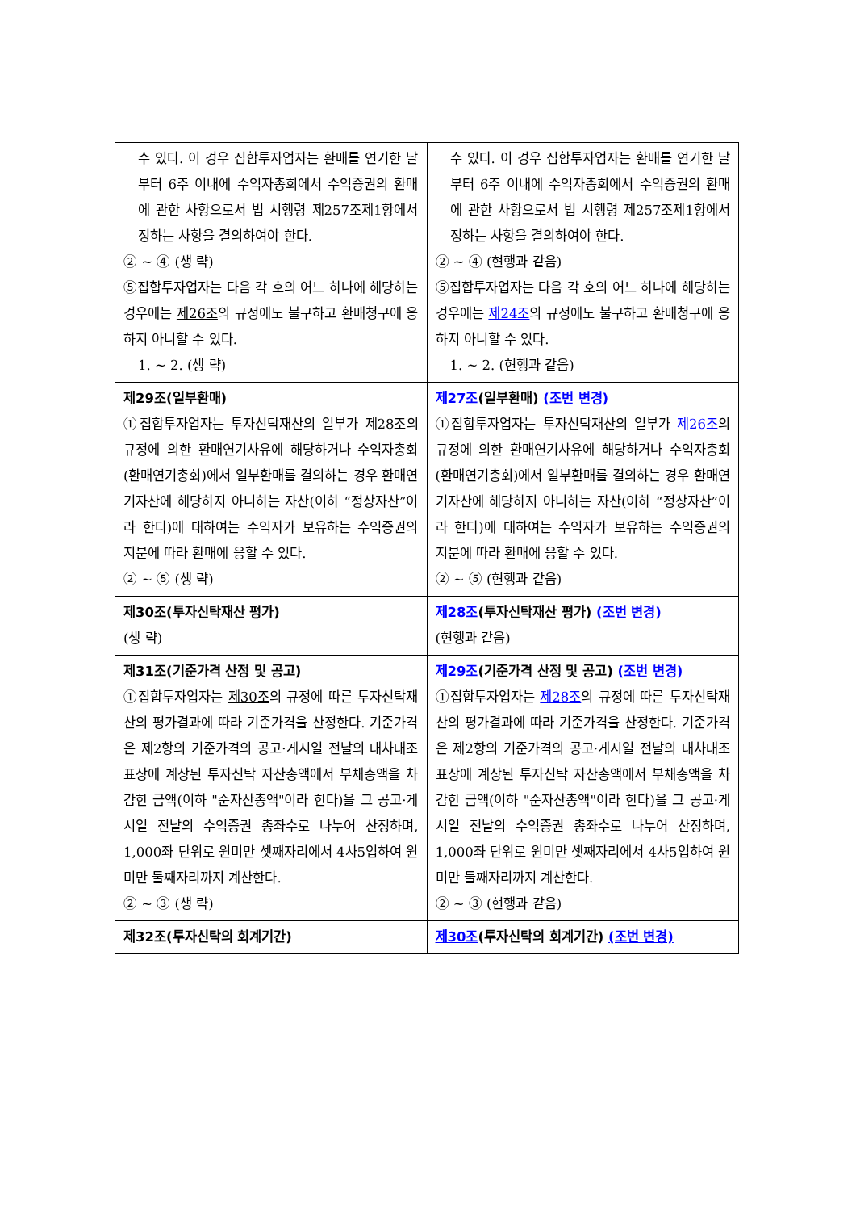| 수 있다. 이 경우 집합투자업자는 환매를 연기한 날부터 6주 이내에 수익자총회에서 수익증권의 환매에 관한 사항으로서 법 시행령 제257조제1항에서 정하는 사항을 결의하여야 한다. ② ~ ④ (생 략) ⑤집합투자업자는 다음 각 호의 어느 하나에 해당하는 경우에는 제26조 의 규정에도 불구하고 환매청구에 응하지 아니할 수 있다. 1. ~ 2. (생 략) | 수 있다. 이 경우 집합투자업자는 환매를 연기한 날부터 6주 이내에 수익자총회에서 수익증권의 환매에 관한 사항으로서 법 시행령 제257조제1항에서 정하는 사항을 결의하여야 한다. ② ~ ④ (현행과 같음) ⑤집합투자업자는 다음 각 호의 어느 하나에 해당하는 경우에는 제24조 의 규정에도 불구하고 환매청구에 응하지 아니할 수 있다. 1. ~ 2. (현행과 같음) |
| 제29조(일부환매) ①집합투자업자는 투자신탁재산의 일부가 제28조 의 규정에 의한 환매연기사유에 해당하거나 수익자총회(환매연기총회)에서 일부환매를 결의하는 경우 환매연기자산에 해당하지 아니하는 자산(이하 “정상자산”이라 한다)에 대하여는 수익자가 보유하는 수익증권의 지분에 따라 환매에 응할 수 있다. ② ~ ⑤ (생 략) | 제27조 (일부환매) (조번 변경) ①집합투자업자는 투자신탁재산의 일부가 제26조 의 규정에 의한 환매연기사유에 해당하거나 수익자총회(환매연기총회)에서 일부환매를 결의하는 경우 환매연기자산에 해당하지 아니하는 자산(이하 “정상자산”이라 한다)에 대하여는 수익자가 보유하는 수익증권의 지분에 따라 환매에 응할 수 있다. ② ~ ⑤ (현행과 같음) |
| 제30조(투자신탁재산 평가) (생 략) | 제28조 (투자신탁재산 평가) (조번 변경) (현행과 같음) |
| 제31조(기준가격 산정 및 공고) ①집합투자업자는 제30조 의 규정에 따른 투자신탁재산의 평가결과에 따라 기준가격을 산정한다. 기준가격은 제2항의 기준가격의 공고·게시일 전날의 대차대조표상에 계상된 투자신탁 자산총액에서 부채총액을 차감한 금액(이하 "순자산총액"이라 한다)을 그 공고·게시일 전날의 수익증권 총좌수로 나누어 산정하며, 1,000좌 단위로 원미만 셋째자리에서 4사5입하여 원미만 둘째자리까지 계산한다. ② ~ ③ (생 략) | 제29조 (기준가격 산정 및 공고) (조번 변경) ①집합투자업자는 제28조 의 규정에 따른 투자신탁재산의 평가결과에 따라 기준가격을 산정한다. 기준가격은 제2항의 기준가격의 공고·게시일 전날의 대차대조표상에 계상된 투자신탁 자산총액에서 부채총액을 차감한 금액(이하 "순자산총액"이라 한다)을 그 공고·게시일 전날의 수익증권 총좌수로 나누어 산정하며, 1,000좌 단위로 원미만 셋째자리에서 4사5입하여 원미만 둘째자리까지 계산한다. ② ~ ③ (현행과 같음) |
| 제32조(투자신탁의 회계기간) | 제30조 (투자신탁의 회계기간) (조번 변경) |